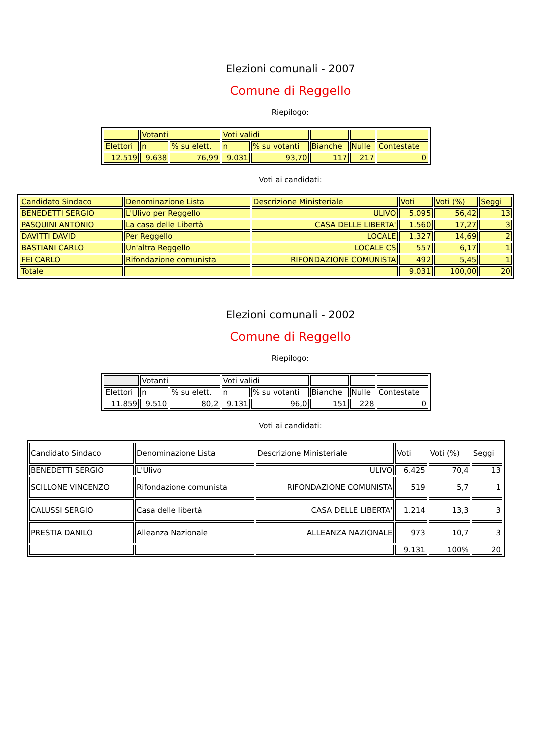Elezioni comunali - 2007
Comune di Reggello
Riepilogo:
| | Votanti | | Voti validi | | | | |
| Elettori | n | % su elett. | n | % su votanti | Bianche | Nulle | Contestate |
| 12.519 | 9.638 | 76,99 | 9.031 | 93,70 | 117 | 217 | 0 |
Voti ai candidati:
| Candidato Sindaco | Denominazione Lista | Descrizione Ministeriale | Voti | Voti (%) | Seggi |
| BENEDETTI SERGIO | L'Ulivo per Reggello | ULIVO | 5.095 | 56,42 | 13 |
| PASQUINI ANTONIO | La casa delle Libertà | CASA DELLE LIBERTA' | 1.560 | 17,27 | 3 |
| DAVITTI DAVID | Per Reggello | LOCALE | 1.327 | 14,69 | 2 |
| BASTIANI CARLO | Un'altra Reggello | LOCALE CS | 557 | 6,17 | 1 |
| FEI CARLO | Rifondazione comunista | RIFONDAZIONE COMUNISTA | 492 | 5,45 | 1 |
| Totale | | | 9.031 | 100,00 | 20 |
Elezioni comunali - 2002
Comune di Reggello
Riepilogo:
| | Votanti | | Voti validi | | | | |
| Elettori | n | % su elett. | n | % su votanti | Bianche | Nulle | Contestate |
| 11.859 | 9.510 | 80,2 | 9.131 | 96,0 | 151 | 228 | 0 |
Voti ai candidati:
| Candidato Sindaco | Denominazione Lista | Descrizione Ministeriale | Voti | Voti (%) | Seggi |
| BENEDETTI SERGIO | L'Ulivo | ULIVO | 6.425 | 70,4 | 13 |
| SCILLONE VINCENZO | Rifondazione comunista | RIFONDAZIONE COMUNISTA | 519 | 5,7 | 1 |
| CALUSSI SERGIO | Casa delle libertà | CASA DELLE LIBERTA' | 1.214 | 13,3 | 3 |
| PRESTIA DANILO | Alleanza Nazionale | ALLEANZA NAZIONALE | 973 | 10,7 | 3 |
| | | | 9.131 | 100% | 20 |